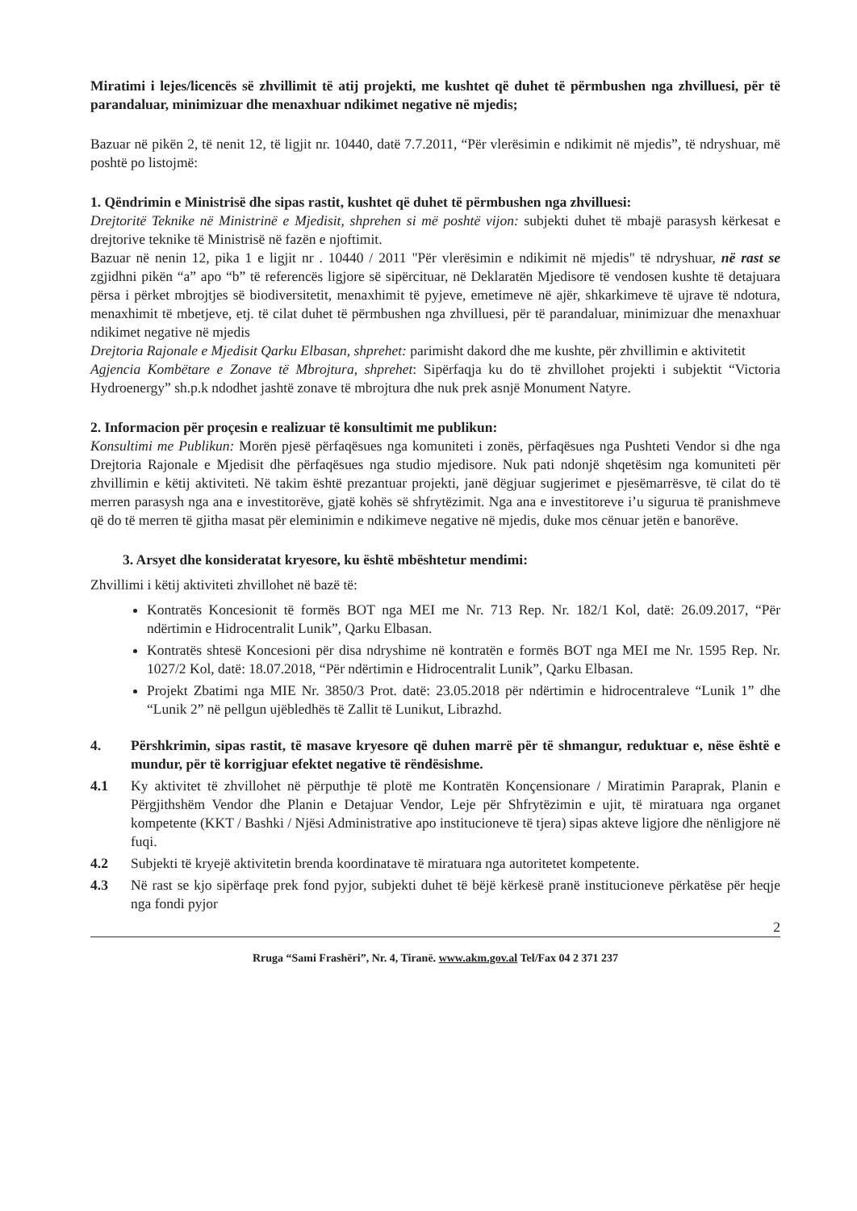Miratimi i lejes/licencës së zhvillimit të atij projekti, me kushtet që duhet të përmbushen nga zhvilluesi, për të parandaluar, minimizuar dhe menaxhuar ndikimet negative në mjedis;
Bazuar në pikën 2, të nenit 12, të ligjit nr. 10440, datë 7.7.2011, “Për vlerësimin e ndikimit në mjedis”, të ndryshuar, më poshtë po listojmë:
1. Qëndrimin e Ministrisë dhe sipas rastit, kushtet që duhet të përmbushen nga zhvilluesi:
Drejtoritë Teknike në Ministrinë e Mjedisit, shprehen si më poshtë vijon: subjekti duhet të mbajë parasysh kërkesat e drejtorive teknike të Ministrisë në fazën e njoftimit.
Bazuar në nenin 12, pika 1 e ligjit nr . 10440 / 2011 "Për vlerësimin e ndikimit në mjedis" të ndryshuar, në rast se zgjidhni pikën “a” apo “b” të referencës ligjore së sipërcituar, në Deklaratën Mjedisore të vendosen kushte të detajuara përsa i përket mbrojtjes së biodiversitetit, menaxhimit të pyjeve, emetimeve në ajër, shkarkimeve të ujrave të ndotura, menaxhimit të mbetjeve, etj. të cilat duhet të përmbushen nga zhvilluesi, për të parandaluar, minimizuar dhe menaxhuar ndikimet negative në mjedis
Drejtoria Rajonale e Mjedisit Qarku Elbasan, shprehet: parimisht dakord dhe me kushte, për zhvillimin e aktivitetit
Agjencia Kombëtare e Zonave të Mbrojtura, shprehet: Sipërfaqja ku do të zhvillohet projekti i subjektit “Victoria Hydroenergy” sh.p.k ndodhet jashtë zonave të mbrojtura dhe nuk prek asnjë Monument Natyre.
2. Informacion për proçesin e realizuar të konsultimit me publikun:
Konsultimi me Publikun: Morën pjesë përfaqësues nga komuniteti i zonës, përfaqësues nga Pushteti Vendor si dhe nga Drejtoria Rajonale e Mjedisit dhe përfaqësues nga studio mjedisore. Nuk pati ndonjë shqetësim nga komuniteti për zhvillimin e këtij aktiviteti. Në takim është prezantuar projekti, janë dëgjuar sugjerimet e pjesëmarrësve, të cilat do të merren parasysh nga ana e investitorëve, gjatë kohës së shfrytëzimit. Nga ana e investitoreve i’u sigurua të pranishmeve që do të merren të gjitha masat për eleminimin e ndikimeve negative në mjedis, duke mos cënuar jetën e banorëve.
3. Arsyet dhe konsideratat kryesore, ku është mbështetur mendimi:
Zhvillimi i këtij aktiviteti zhvillohet në bazë të:
Kontratës Koncesionit të formës BOT nga MEI me Nr. 713 Rep. Nr. 182/1 Kol, datë: 26.09.2017, “Për ndërtimin e Hidrocentralit Lunik”, Qarku Elbasan.
Kontratës shtesë Koncesioni për disa ndryshime në kontratën e formës BOT nga MEI me Nr. 1595 Rep. Nr. 1027/2 Kol, datë: 18.07.2018, “Për ndërtimin e Hidrocentralit Lunik”, Qarku Elbasan.
Projekt Zbatimi nga MIE Nr. 3850/3 Prot. datë: 23.05.2018 për ndërtimin e hidrocentraleve “Lunik 1” dhe “Lunik 2” në pellgun ujëbledhës të Zallit të Lunikut, Librazhd.
4. Përshkrimin, sipas rastit, të masave kryesore që duhen marrë për të shmangur, reduktuar e, nëse është e mundur, për të korrigjuar efektet negative të rëndësishme.
4.1 Ky aktivitet të zhvillohet në përputhje të plotë me Kontratën Konçensionare / Miratimin Paraprak, Planin e Përgjithshëm Vendor dhe Planin e Detajuar Vendor, Leje për Shfrytëzimin e ujit, të miratuara nga organet kompetente (KKT / Bashki / Njësi Administrative apo institucioneve të tjera) sipas akteve ligjore dhe nënligjore në fuqi.
4.2 Subjekti të kryejë aktivitetin brenda koordinatave të miratuara nga autoritetet kompetente.
4.3 Në rast se kjo sipërfaqe prek fond pyjor, subjekti duhet të bëjë kërkesë pranë institucioneve përkatëse për heqje nga fondi pyjor
2
Rruga “Sami Frashëri”, Nr. 4, Tiranë. www.akm.gov.al Tel/Fax 04 2 371 237